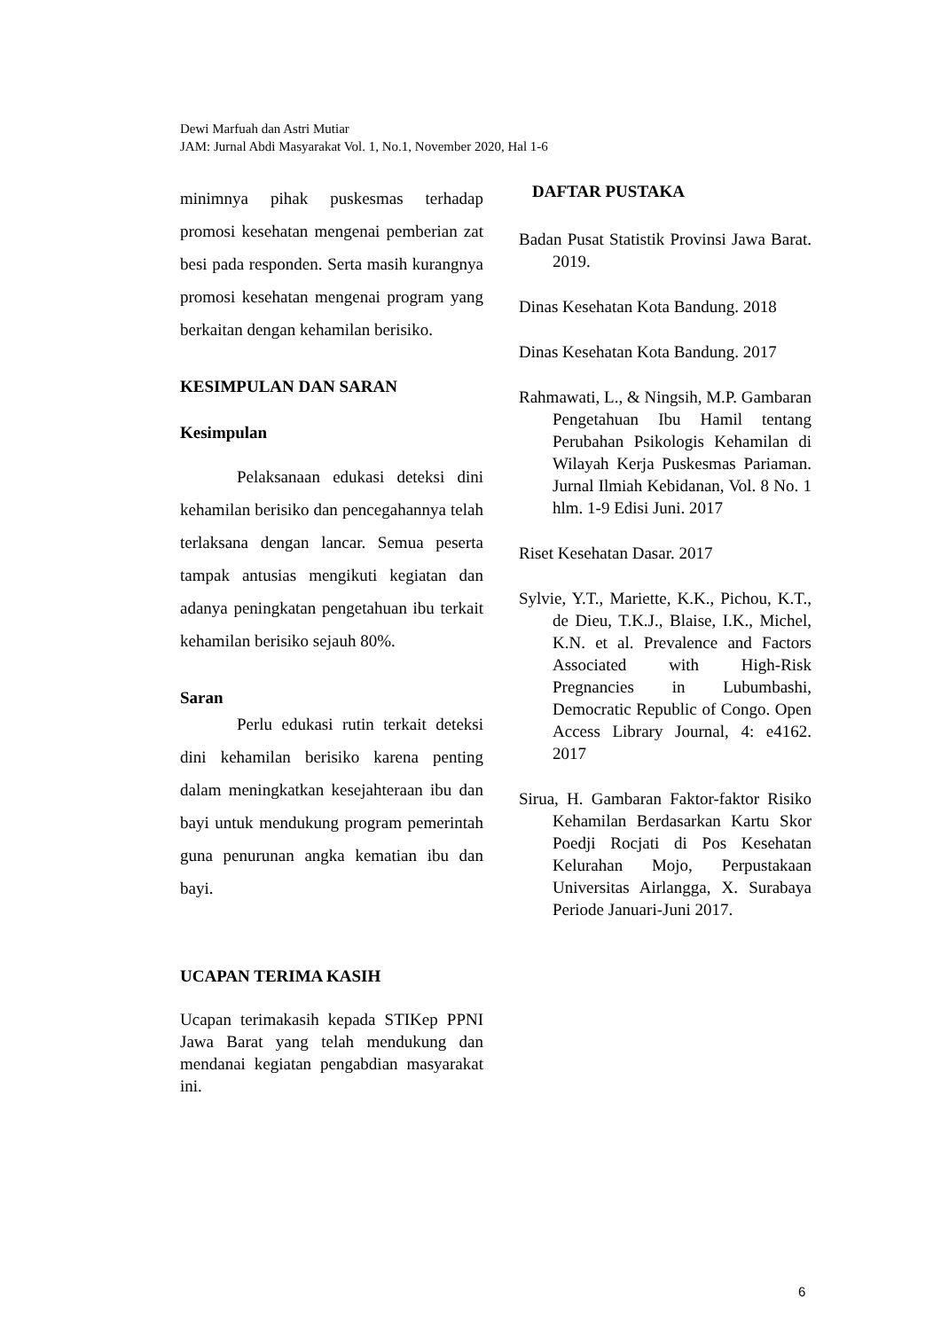Dewi Marfuah dan Astri Mutiar
JAM: Jurnal Abdi Masyarakat Vol. 1, No.1, November 2020, Hal 1-6
minimnya pihak puskesmas terhadap promosi kesehatan mengenai pemberian zat besi pada responden. Serta masih kurangnya promosi kesehatan mengenai program yang berkaitan dengan kehamilan berisiko.
KESIMPULAN DAN SARAN
Kesimpulan
Pelaksanaan edukasi deteksi dini kehamilan berisiko dan pencegahannya telah terlaksana dengan lancar. Semua peserta tampak antusias mengikuti kegiatan dan adanya peningkatan pengetahuan ibu terkait kehamilan berisiko sejauh 80%.
Saran
Perlu edukasi rutin terkait deteksi dini kehamilan berisiko karena penting dalam meningkatkan kesejahteraan ibu dan bayi untuk mendukung program pemerintah guna penurunan angka kematian ibu dan bayi.
UCAPAN TERIMA KASIH
Ucapan terimakasih kepada STIKep PPNI Jawa Barat yang telah mendukung dan mendanai kegiatan pengabdian masyarakat ini.
DAFTAR PUSTAKA
Badan Pusat Statistik Provinsi Jawa Barat. 2019.
Dinas Kesehatan Kota Bandung. 2018
Dinas Kesehatan Kota Bandung. 2017
Rahmawati, L., & Ningsih, M.P. Gambaran Pengetahuan Ibu Hamil tentang Perubahan Psikologis Kehamilan di Wilayah Kerja Puskesmas Pariaman. Jurnal Ilmiah Kebidanan, Vol. 8 No. 1 hlm. 1-9 Edisi Juni. 2017
Riset Kesehatan Dasar. 2017
Sylvie, Y.T., Mariette, K.K., Pichou, K.T., de Dieu, T.K.J., Blaise, I.K., Michel, K.N. et al. Prevalence and Factors Associated with High-Risk Pregnancies in Lubumbashi, Democratic Republic of Congo. Open Access Library Journal, 4: e4162. 2017
Sirua, H. Gambaran Faktor-faktor Risiko Kehamilan Berdasarkan Kartu Skor Poedji Rocjati di Pos Kesehatan Kelurahan Mojo, Perpustakaan Universitas Airlangga, X. Surabaya Periode Januari-Juni 2017.
6